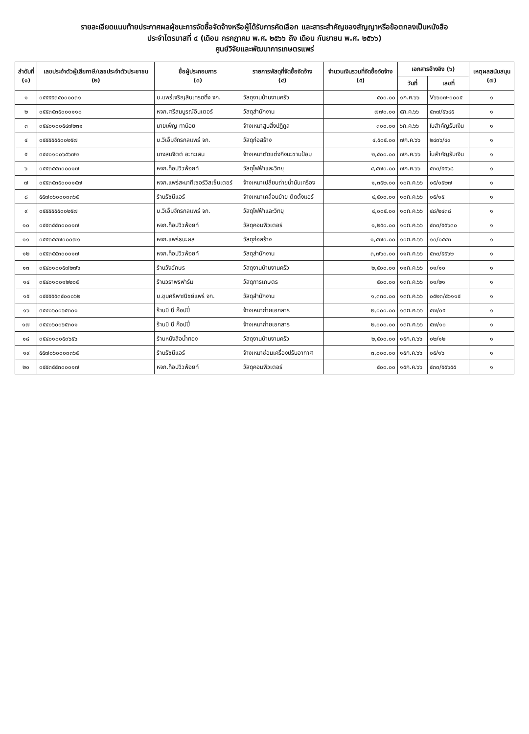รายละเอียดแนบท้ายประกาศผลผู้ชนะการจัดซื้อจัดจ้างหรือผู้ได้รับการคัดเลือก และสาระสำคัญของสัญญาหรือข้อตกลงเป็นหนังสือ
ประจำไตรมาสที่ ๔ (เดือน กรกฎาคม พ.ศ. ๒๕๖๖ ถึง เดือน กันยายน พ.ศ. ๒๕๖๖)
ศูนย์วิจัยและพัฒนาการเกษตรแพร่
| ลำดับที่ (๑) | เลขประจำตัวผู้เสียภาษี/เลขประจำตัวประชาชน (๒) | ชื่อผู้ประกอบการ (๓) | รายการพัสดุที่จัดซื้อจัดจ้าง (๔) | จำนวนเงินรวมที่จัดซื้อจัดจ้าง (๕) | เอกสารอ้างอิง (๖) | | เหตุผลสนับสนุน (๗) |
| --- | --- | --- | --- | --- | --- | --- | --- |
| | | | | | วันที่ | เลขที่ | |
| ๑ | ๐๕๕๕๕๓๕๐๐๐๐๓๑ | บ.แพร่เจริญสินเทรดดิ้ง จก. | วัสดุงานบ้านงานครัว | ๕๐๐.๐๐ | ๑ก.ค.๖๖ | V๖๖๐๗-๐๐๐๕ | ๑ |
| ๒ | ๐๕๕๓๕๓๕๐๐๐๑๑๐ | หจก.ศรีสมบูรณ์อินเตอร์ | วัสดุสำนักงาน | ๗๗๐.๐๐ | ๕ก.ค.๖๖ | ๕๓๗/๕๖๔๕ | ๑ |
| ๓ | ๓๕๔๐๑๐๐๕๔๗๒๓๑ | นายเพ็ญ ทาน้อย | จ้างเหมาสูบสิ่งปฏิกูล | ๓๐๐.๐๐ | ๖ก.ค.๖๖ | ใบสำคัญรับเงิน | ๑ |
| ๔ | ๐๕๕๕๕๕๕๐๐๒๕๗ | บ.วีเอ็มจักรกลแพร่ จก. | วัสดุก่อสร้าง | ๔,๕๐๕.๐๐ | ๗ก.ค.๖๖ | ๒๔๓๖/๔๙ | ๑ |
| ๕ | ๓๕๔๐๑๐๐๖๕๖๗๒ | นางสมจิตต์ อะทะเสน | จ้างเหมาตัดแต่งกิ่งมะขามป้อม | ๒,๕๐๐.๐๐ | ๗ก.ค.๖๖ | ใบสำคัญรับเงิน | ๑ |
| ๖ | ๐๕๕๓๕๕๓๐๐๐๑๗ | หจก.ท็อปวิวพ้อยท์ | วัสดุไฟฟ้าและวิทยุ | ๔,๕๗๐.๐๐ | ๗ก.ค.๖๖ | ๕๓๓/๕๕๖๘ | ๑ |
| ๗ | ๐๕๕๓๕๓๕๐๐๐๑๕๗ | หจก.แพร่สะมาทีเซอร์วิสเซ็นเตอร์ | จ้างเหมาเปลี่ยนถ่ายน้ำมันเครื่อง | ๑,๓๕๒.๐๐ | ๑๐ก.ค.๖๖ | ๐๕/๐๕๒๗ | ๑ |
| ๘ | ๕๕๗๐๖๐๐๐๓๓๖๕ | ร้านรัชนีแอร์ | จ้างเหมาเคลื่อนย้าย ติดตั้งแอร์ | ๔,๕๐๐.๐๐ | ๑๐ก.ค.๖๖ | ๐๕/๑๕ | ๑ |
| ๙ | ๐๕๕๕๕๕๕๐๐๒๕๗ | บ.วีเอ็มจักรกลแพร่ จก. | วัสดุไฟฟ้าและวิทยุ | ๔,๐๐๕.๐๐ | ๑๐ก.ค.๖๖ | ๔๘/๒๔๓๘ | ๑ |
| ๑๐ | ๐๕๕๓๕๕๓๐๐๐๑๗ | หจก.ท็อปวิวพ้อยท์ | วัสดุคอมพิวเตอร์ | ๑,๒๕๐.๐๐ | ๑๐ก.ค.๖๖ | ๕๓๓/๕๕๖๓๐ | ๑ |
| ๑๑ | ๐๕๕๓๕๔๗๐๐๐๗๑ | หจก.แพร่ธนะผล | วัสดุก่อสร้าง | ๑,๕๗๐.๐๐ | ๑๐ก.ค.๖๖ | ๑๐/๐๕๔๓ | ๑ |
| ๑๒ | ๐๕๕๓๕๕๓๐๐๐๑๗ | หจก.ท็อปวิวพ้อยท์ | วัสดุสำนักงาน | ๓,๗๖๐.๐๐ | ๑๑ก.ค.๖๖ | ๕๓๓/๕๕๖๒ | ๑ |
| ๑๓ | ๓๕๔๐๑๐๐๕๗๒๗๖ | ร้านวังอักษร | วัสดุงานบ้านงานครัว | ๒,๕๐๐.๐๐ | ๑๑ก.ค.๖๖ | ๐๑/๑๐ | ๑ |
| ๑๔ | ๓๕๔๐๑๐๐๑๒๒๐๕ | ร้านวราพรฟาร์ม | วัสดุการเกษตร | ๕๐๐.๐๐ | ๑๓ก.ค.๖๖ | ๐๑/๒๑ | ๑ |
| ๑๕ | ๐๕๕๕๕๕๓๕๐๐๐๖๒ | บ.ชุมศรีพาณิชย์แพร่ จก. | วัสดุสำนักงาน | ๑,๓๓๐.๐๐ | ๑๓ก.ค.๖๖ | ๐๕๒๓/๕๖๑๑๕ | ๑ |
| ๑๖ | ๓๕๔๐๖๐๐๖๕๓๐๑ | ร้านบี บี ก๊อปปี้ | จ้างเหมาถ่ายเอกสาร | ๒,๐๐๐.๐๐ | ๑๓ก.ค.๖๖ | ๕๗/๐๕ | ๑ |
| ๑๗ | ๓๕๔๐๖๐๐๖๕๓๐๑ | ร้านบี บี ก๊อปปี้ | จ้างเหมาถ่ายเอกสาร | ๒,๐๐๐.๐๐ | ๑๓ก.ค.๖๖ | ๕๗/๑๐ | ๑ |
| ๑๘ | ๓๕๔๐๑๐๐๕๓๖๕๖ | ร้านหนังสือน้ำทอง | วัสดุงานบ้านงานครัว | ๒,๕๐๐.๐๐ | ๑๕ก.ค.๖๖ | ๐๒/๑๒ | ๑ |
| ๑๙ | ๕๕๗๐๖๐๐๐๓๓๖๕ | ร้านรัชนีแอร์ | จ้างเหมาซ่อมเครื่องปรับอากาศ | ๓,๐๐๐.๐๐ | ๑๕ก.ค.๖๖ | ๐๕/๑๖ | ๑ |
| ๒๐ | ๐๕๕๓๕๕๓๐๐๐๑๗ | หจก.ท็อปวิวพ้อยท์ | วัสดุคอมพิวเตอร์ | ๕๐๐.๐๐ | ๑๕ก.ค.๖๖ | ๕๓๓/๕๕๖๕๕ | ๑ |